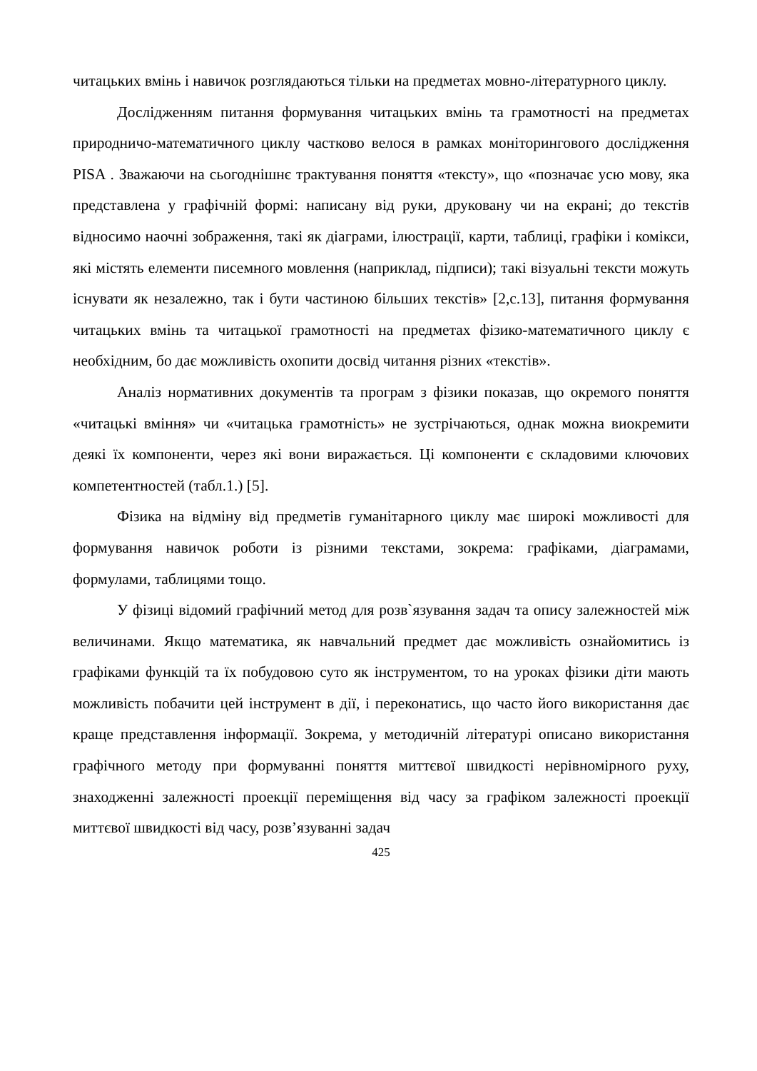читацьких вмінь і навичок розглядаються тільки на предметах мовно-літературного циклу.
Дослідженням питання формування читацьких вмінь та грамотності на предметах природничо-математичного циклу частково велося в рамках моніторингового дослідження PISA . Зважаючи на сьогоднішнє трактування поняття «тексту», що «позначає усю мову, яка представлена у графічній формі: написану від руки, друковану чи на екрані; до текстів відносимо наочні зображення, такі як діаграми, ілюстрації, карти, таблиці, графіки і комікси, які містять елементи писемного мовлення (наприклад, підписи); такі візуальні тексти можуть існувати як незалежно, так і бути частиною більших текстів» [2,с.13], питання формування читацьких вмінь та читацької грамотності на предметах фізико-математичного циклу є необхідним, бо дає можливість охопити досвід читання різних «текстів».
Аналіз нормативних документів та програм з фізики показав, що окремого поняття «читацькі вміння» чи «читацька грамотність» не зустрічаються, однак можна виокремити деякі їх компоненти, через які вони виражається. Ці компоненти є складовими ключових компетентностей (табл.1.) [5].
Фізика на відміну від предметів гуманітарного циклу має широкі можливості для формування навичок роботи із різними текстами, зокрема: графіками, діаграмами, формулами, таблицями тощо.
У фізиці відомий графічний метод для розв`язування задач та опису залежностей між величинами. Якщо математика, як навчальний предмет дає можливість ознайомитись із графіками функцій та їх побудовою суто як інструментом, то на уроках фізики діти мають можливість побачити цей інструмент в дії, і переконатись, що часто його використання дає краще представлення інформації. Зокрема, у методичній літературі описано використання графічного методу при формуванні поняття миттєвої швидкості нерівномірного руху, знаходженні залежності проекції переміщення від часу за графіком залежності проекції миттєвої швидкості від часу, розв’язуванні задач
425